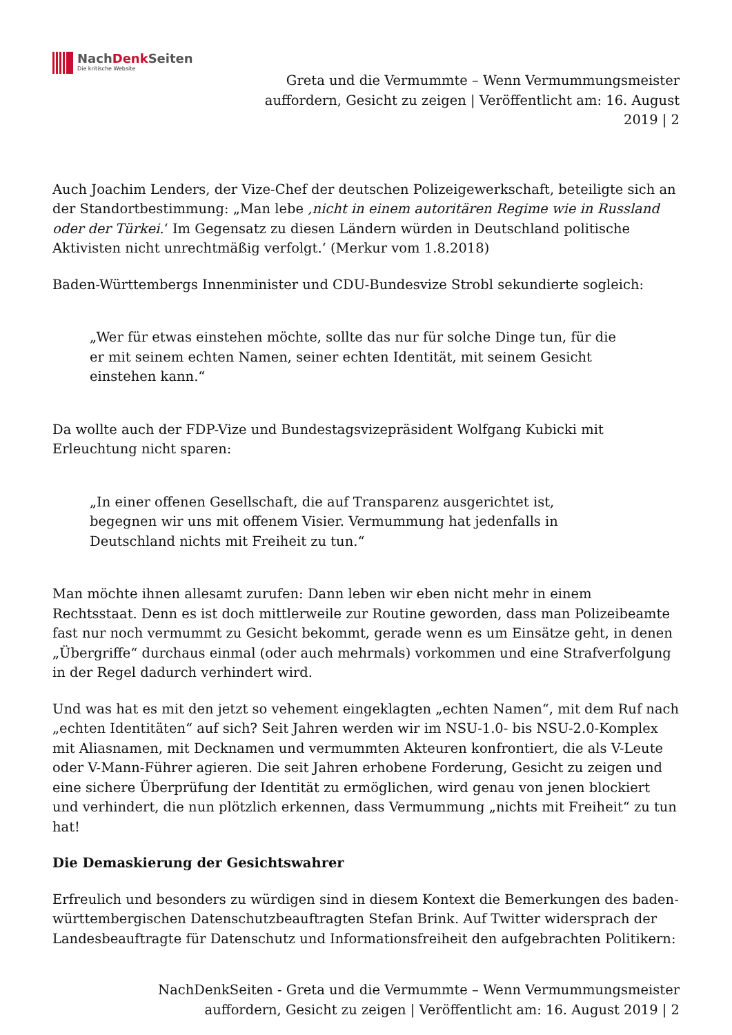NachDenk Seiten
Die kritische Website
Greta und die Vermummte – Wenn Vermummungsmeister auffordern, Gesicht zu zeigen | Veröffentlicht am: 16. August 2019 | 2
Auch Joachim Lenders, der Vize-Chef der deutschen Polizeigewerkschaft, beteiligte sich an der Standortbestimmung: „Man lebe ‚nicht in einem autoritären Regime wie in Russland oder der Türkei.‘ Im Gegensatz zu diesen Ländern würden in Deutschland politische Aktivisten nicht unrechtmäßig verfolgt.‘ (Merkur vom 1.8.2018)
Baden-Württembergs Innenminister und CDU-Bundesvize Strobl sekundierte sogleich:
„Wer für etwas einstehen möchte, sollte das nur für solche Dinge tun, für die er mit seinem echten Namen, seiner echten Identität, mit seinem Gesicht einstehen kann.“
Da wollte auch der FDP-Vize und Bundestagsvizepräsident Wolfgang Kubicki mit Erleuchtung nicht sparen:
„In einer offenen Gesellschaft, die auf Transparenz ausgerichtet ist, begegnen wir uns mit offenem Visier. Vermummung hat jedenfalls in Deutschland nichts mit Freiheit zu tun.“
Man möchte ihnen allesamt zurufen: Dann leben wir eben nicht mehr in einem Rechtsstaat. Denn es ist doch mittlerweile zur Routine geworden, dass man Polizeibeamte fast nur noch vermummt zu Gesicht bekommt, gerade wenn es um Einsätze geht, in denen „Übergriffe“ durchaus einmal (oder auch mehrmals) vorkommen und eine Strafverfolgung in der Regel dadurch verhindert wird.
Und was hat es mit den jetzt so vehement eingeklagten „echten Namen“, mit dem Ruf nach „echten Identitäten“ auf sich? Seit Jahren werden wir im NSU-1.0- bis NSU-2.0-Komplex mit Aliasnamen, mit Decknamen und vermummten Akteuren konfrontiert, die als V-Leute oder V-Mann-Führer agieren. Die seit Jahren erhobene Forderung, Gesicht zu zeigen und eine sichere Überprüfung der Identität zu ermöglichen, wird genau von jenen blockiert und verhindert, die nun plötzlich erkennen, dass Vermummung „nichts mit Freiheit“ zu tun hat!
Die Demaskierung der Gesichtswahrer
Erfreulich und besonders zu würdigen sind in diesem Kontext die Bemerkungen des baden-württembergischen Datenschutzbeauftragten Stefan Brink. Auf Twitter widersprach der Landesbeauftragte für Datenschutz und Informationsfreiheit den aufgebrachten Politikern:
NachDenkSeiten - Greta und die Vermummte – Wenn Vermummungsmeister auffordern, Gesicht zu zeigen | Veröffentlicht am: 16. August 2019 | 2